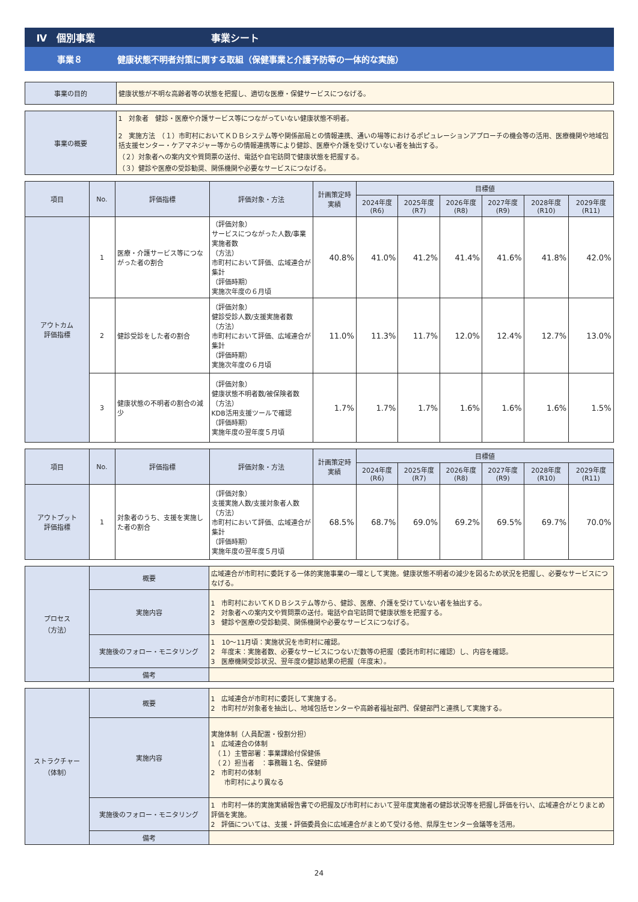Ⅳ　個別事業 事業シート
事業８ 健康状態不明者対策に関する取組（保健事業と介護予防等の一体的な実施）
| 事業の目的 | 健康状態が不明な高齢者等の状態を把握し、適切な医療・保健サービスにつなげる。 |
| 事業の概要 | 1 対象者 健診・医療や介護サービス等につながっていない健康状態不明者。 2 実施方法 （１）市町村においてＫＤＢシステム等や関係部局との情報連携、通いの場等におけるポピュレーションアプローチの機会等の活用、医療機関や地域包括支援センター・ケアマネジャー等からの情報連携等により健診、医療や介護を受けていない者を抽出する。 （２）対象者への案内文や質問票の送付、電話や自宅訪問で健康状態を把握する。 （３）健診や医療の受診勧奨、関係機関や必要なサービスにつなげる。 |
| 項目 | No. | 評価指標 | 評価対象・方法 | 計画策定時実績 | 目標値 | | | | | |
| --- | --- | --- | --- | --- | --- | --- | --- | --- | --- | --- |
| | | | | | 2024年度(R6) | 2025年度(R7) | 2026年度(R8) | 2027年度(R9) | 2028年度(R10) | 2029年度(R11) |
| アウトカム 評価指標 | 1 | 医療・介護サービス等につながった者の割合 | （評価対象） サービスにつながった人数/事業実施者数 （方法） 市町村において評価、広域連合が集計 （評価時期） 実施次年度の６月頃 | 40.8% | 41.0% | 41.2% | 41.4% | 41.6% | 41.8% | 42.0% |
| | 2 | 健診受診をした者の割合 | （評価対象） 健診受診人数/支援実施者数 （方法） 市町村において評価、広域連合が集計 （評価時期） 実施次年度の６月頃 | 11.0% | 11.3% | 11.7% | 12.0% | 12.4% | 12.7% | 13.0% |
| | 3 | 健康状態の不明者の割合の減少 | （評価対象） 健康状態不明者数/被保険者数 （方法） KDB活用支援ツールで確認 （評価時期） 実施年度の翌年度５月頃 | 1.7% | 1.7% | 1.7% | 1.6% | 1.6% | 1.6% | 1.5% |
| 項目 | No. | 評価指標 | 評価対象・方法 | 計画策定時実績 | 目標値 | | | | | |
| --- | --- | --- | --- | --- | --- | --- | --- | --- | --- | --- |
| | | | | | 2024年度(R6) | 2025年度(R7) | 2026年度(R8) | 2027年度(R9) | 2028年度(R10) | 2029年度(R11) |
| アウトプット 評価指標 | 1 | 対象者のうち、支援を実施した者の割合 | （評価対象） 支援実施人数/支援対象者人数 （方法） 市町村において評価、広域連合が集計 （評価時期） 実施年度の翌年度５月頃 | 68.5% | 68.7% | 69.0% | 69.2% | 69.5% | 69.7% | 70.0% |
| プロセス （方法） | 概要 | 広域連合が市町村に委託する一体的実施事業の一環として実施。健康状態不明者の減少を図るため状況を把握し、必要なサービスにつなげる。 |
| | 実施内容 | 1 市町村においてＫＤＢシステム等から、健診、医療、介護を受けていない者を抽出する。 2 対象者への案内文や質問票の送付。電話や自宅訪問で健康状態を把握する。 3 健診や医療の受診勧奨、関係機関や必要なサービスにつなげる。 |
| | 実施後のフォロー・モニタリング | 1 10〜11月頃：実施状況を市町村に確認。 2 年度末：実施者数、必要なサービスにつないだ数等の把握（委託市町村に確認）し、内容を確認。 3 医療機関受診状況、翌年度の健診結果の把握（年度末）。 |
| | 備考 | |
| ストラクチャー （体制） | 概要 | 1 広域連合が市町村に委託して実施する。 2 市町村が対象者を抽出し、地域包括センターや高齢者福祉部門、保健部門と連携して実施する。 |
| | 実施内容 | 実施体制（人員配置・役割分担） 1 広域連合の体制 （１）主管部署：事業課給付保健係 （２）担当者 ：事務職１名、保健師 2 市町村の体制 市町村により異なる |
| | 実施後のフォロー・モニタリング | 1 市町村一体的実施実績報告書での把握及び市町村において翌年度実施者の健診状況等を把握し評価を行い、広域連合がとりまとめ評価を実施。 2 評価については、支援・評価委員会に広域連合がまとめて受ける他、県厚生センター会議等を活用。 |
| | 備考 | |
24